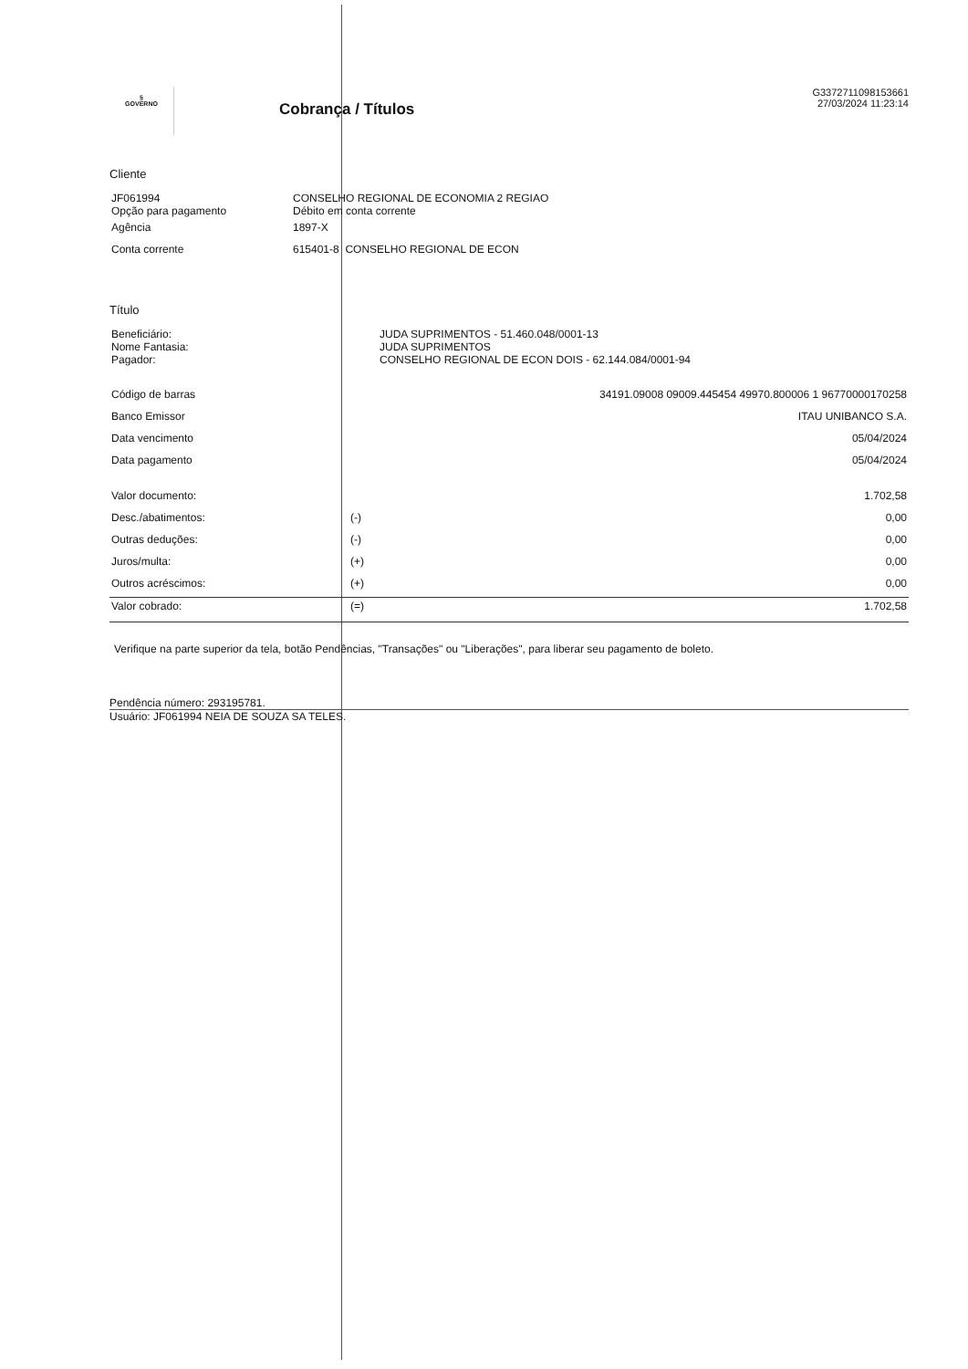§
GOVERNO
Cobrança / Títulos
G3372711098153661
27/03/2024 11:23:14
Cliente
| JF061994 Opção para pagamento | CONSELHO REGIONAL DE ECONOMIA 2 REGIAO Débito em conta corrente |
| Agência | 1897-X |
| Conta corrente | 615401-8 CONSELHO REGIONAL DE ECON |
Título
| Beneficiário: Nome Fantasia: Pagador: | JUDA SUPRIMENTOS - 51.460.048/0001-13 JUDA SUPRIMENTOS CONSELHO REGIONAL DE ECON DOIS - 62.144.084/0001-94 |
| Código de barras | | 34191.09008 09009.445454 49970.800006 1 96770000170258 |
| Banco Emissor | | ITAU UNIBANCO S.A. |
| Data vencimento | | 05/04/2024 |
| Data pagamento | | 05/04/2024 |
| Valor documento: | | 1.702,58 |
| Desc./abatimentos: | (-) | 0,00 |
| Outras deduções: | (-) | 0,00 |
| Juros/multa: | (+) | 0,00 |
| Outros acréscimos: | (+) | 0,00 |
| Valor cobrado: | (=) | 1.702,58 |
Verifique na parte superior da tela, botão Pendências, "Transações" ou "Liberações", para liberar seu pagamento de boleto.
Pendência número: 293195781.
Usuário: JF061994 NEIA DE SOUZA SA TELES.